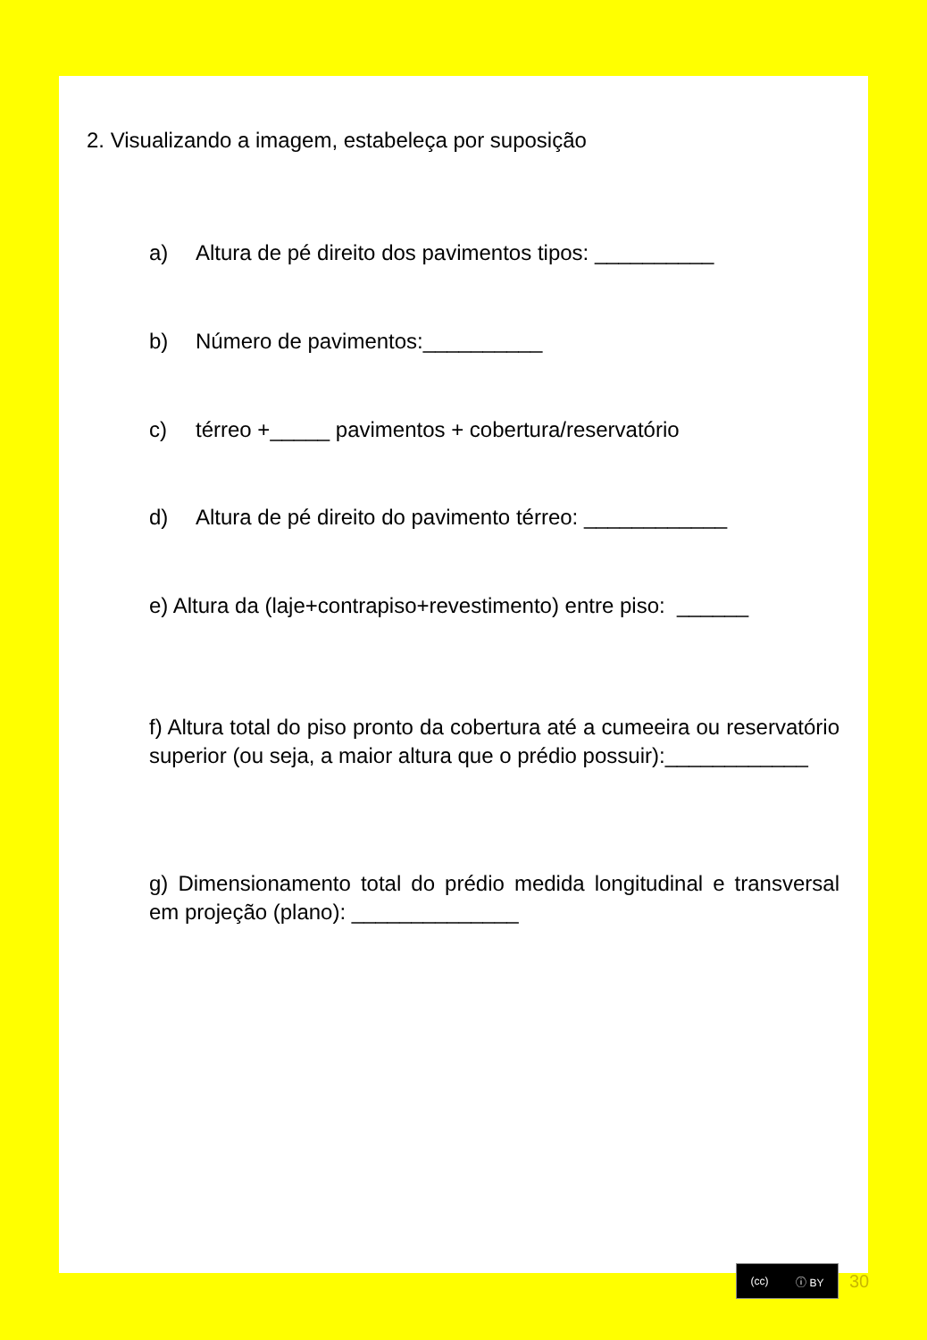2. Visualizando a imagem, estabeleça por suposição
a) Altura de pé direito dos pavimentos tipos: __________
b) Número de pavimentos:__________
c) térreo +_____ pavimentos + cobertura/reservatório
d) Altura de pé direito do pavimento térreo: ____________
e) Altura da (laje+contrapiso+revestimento) entre piso: ______
f) Altura total do piso pronto da cobertura até a cumeeira ou reservatório superior (ou seja, a maior altura que o prédio possuir):____________
g) Dimensionamento total do prédio medida longitudinal e transversal em projeção (plano): ______________
(cc) ⓘ BY
30